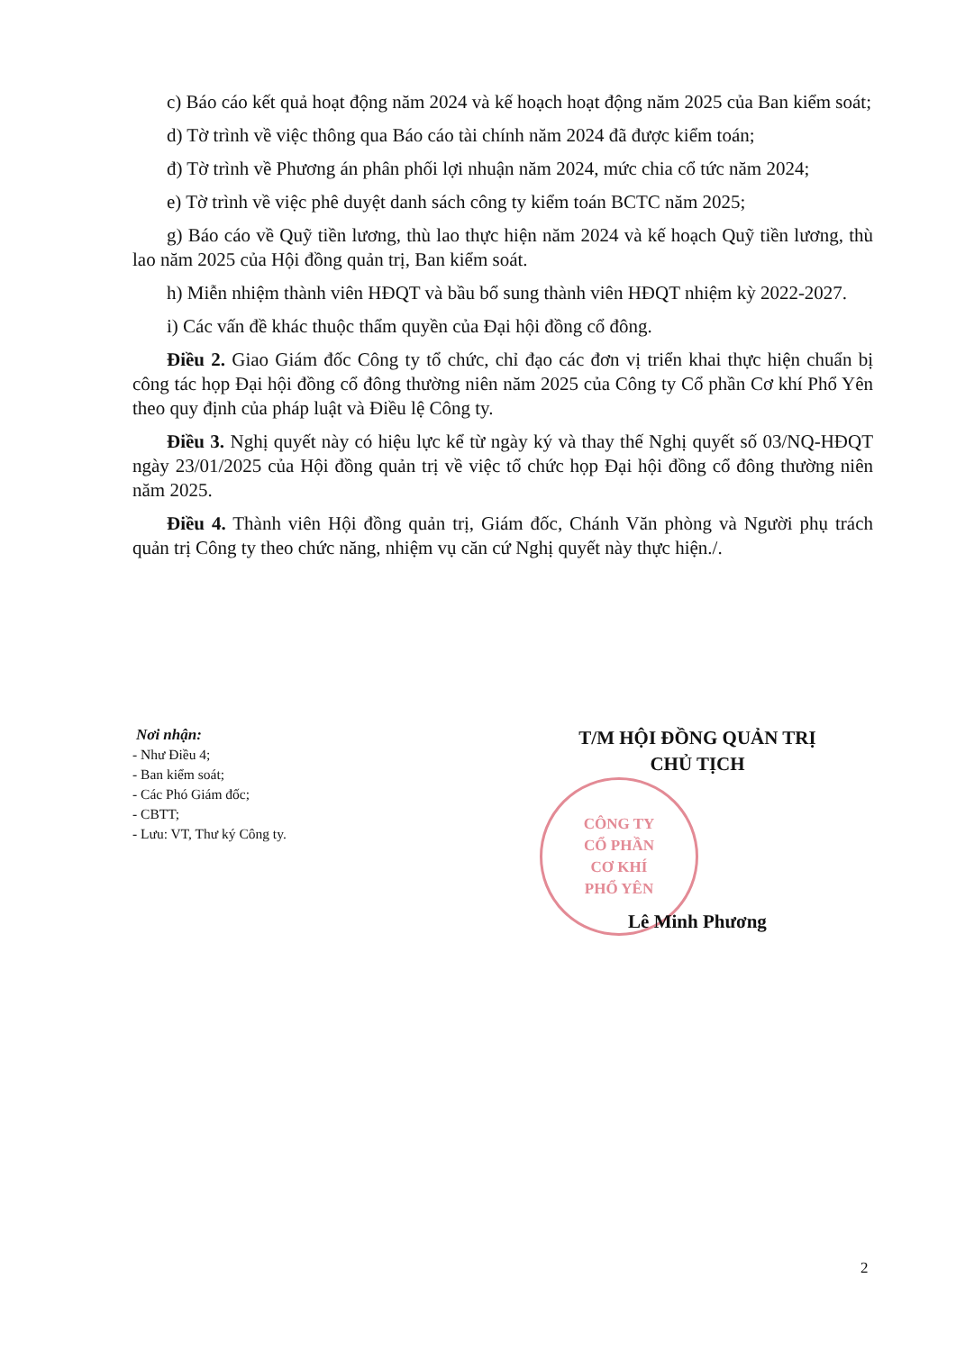c) Báo cáo kết quả hoạt động năm 2024 và kế hoạch hoạt động năm 2025 của Ban kiểm soát;
d) Tờ trình về việc thông qua Báo cáo tài chính năm 2024 đã được kiểm toán;
đ) Tờ trình về Phương án phân phối lợi nhuận năm 2024, mức chia cổ tức năm 2024;
e) Tờ trình về việc phê duyệt danh sách công ty kiểm toán BCTC năm 2025;
g) Báo cáo về Quỹ tiền lương, thù lao thực hiện năm 2024 và kế hoạch Quỹ tiền lương, thù lao năm 2025 của Hội đồng quản trị, Ban kiểm soát.
h) Miễn nhiệm thành viên HĐQT và bầu bổ sung thành viên HĐQT nhiệm kỳ 2022-2027.
i) Các vấn đề khác thuộc thẩm quyền của Đại hội đồng cổ đông.
Điều 2. Giao Giám đốc Công ty tổ chức, chỉ đạo các đơn vị triển khai thực hiện chuẩn bị công tác họp Đại hội đồng cổ đông thường niên năm 2025 của Công ty Cổ phần Cơ khí Phổ Yên theo quy định của pháp luật và Điều lệ Công ty.
Điều 3. Nghị quyết này có hiệu lực kể từ ngày ký và thay thế Nghị quyết số 03/NQ-HĐQT ngày 23/01/2025 của Hội đồng quản trị về việc tổ chức họp Đại hội đồng cổ đông thường niên năm 2025.
Điều 4. Thành viên Hội đồng quản trị, Giám đốc, Chánh Văn phòng và Người phụ trách quản trị Công ty theo chức năng, nhiệm vụ căn cứ Nghị quyết này thực hiện./.
Nơi nhận:
- Như Điều 4;
- Ban kiểm soát;
- Các Phó Giám đốc;
- CBTT;
- Lưu: VT, Thư ký Công ty.
T/M HỘI ĐỒNG QUẢN TRỊ
CHỦ TỊCH
CÔNG TY
CỔ PHẦN
CƠ KHÍ
PHỔ YÊN
Lê Minh Phương
2